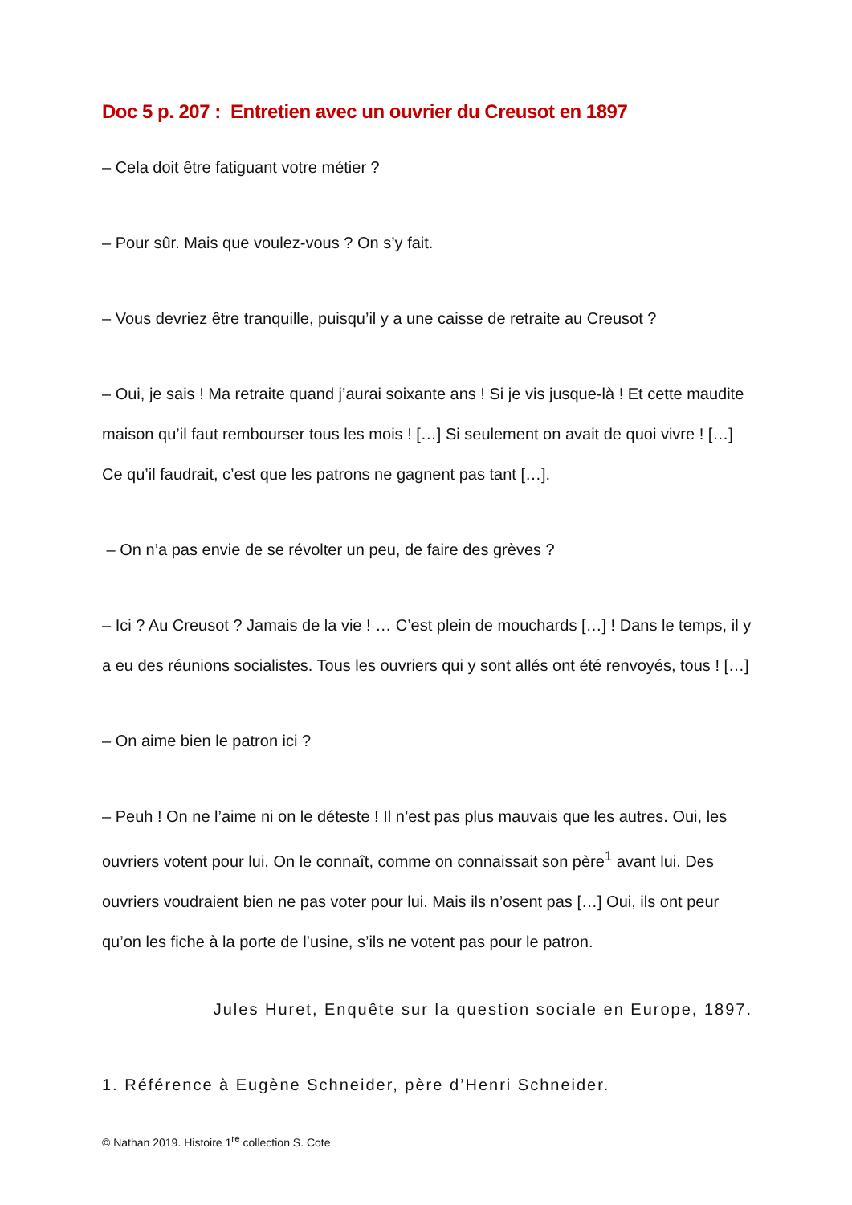Doc 5 p. 207 : Entretien avec un ouvrier du Creusot en 1897
– Cela doit être fatiguant votre métier ?
– Pour sûr. Mais que voulez-vous ? On s’y fait.
– Vous devriez être tranquille, puisqu’il y a une caisse de retraite au Creusot ?
– Oui, je sais ! Ma retraite quand j’aurai soixante ans ! Si je vis jusque-là ! Et cette maudite maison qu’il faut rembourser tous les mois ! […] Si seulement on avait de quoi vivre ! […] Ce qu’il faudrait, c’est que les patrons ne gagnent pas tant […].
– On n’a pas envie de se révolter un peu, de faire des grèves ?
– Ici ? Au Creusot ? Jamais de la vie ! … C’est plein de mouchards […] ! Dans le temps, il y a eu des réunions socialistes. Tous les ouvriers qui y sont allés ont été renvoyés, tous ! […]
– On aime bien le patron ici ?
– Peuh ! On ne l’aime ni on le déteste ! Il n’est pas plus mauvais que les autres. Oui, les ouvriers votent pour lui. On le connaît, comme on connaissait son père<sup>1</sup> avant lui. Des ouvriers voudraient bien ne pas voter pour lui. Mais ils n’osent pas […] Oui, ils ont peur qu’on les fiche à la porte de l’usine, s’ils ne votent pas pour le patron.
Jules Huret, Enquête sur la question sociale en Europe, 1897.
1. Référence à Eugène Schneider, père d’Henri Schneider.
© Nathan 2019. Histoire 1<sup>re</sup> collection S. Cote